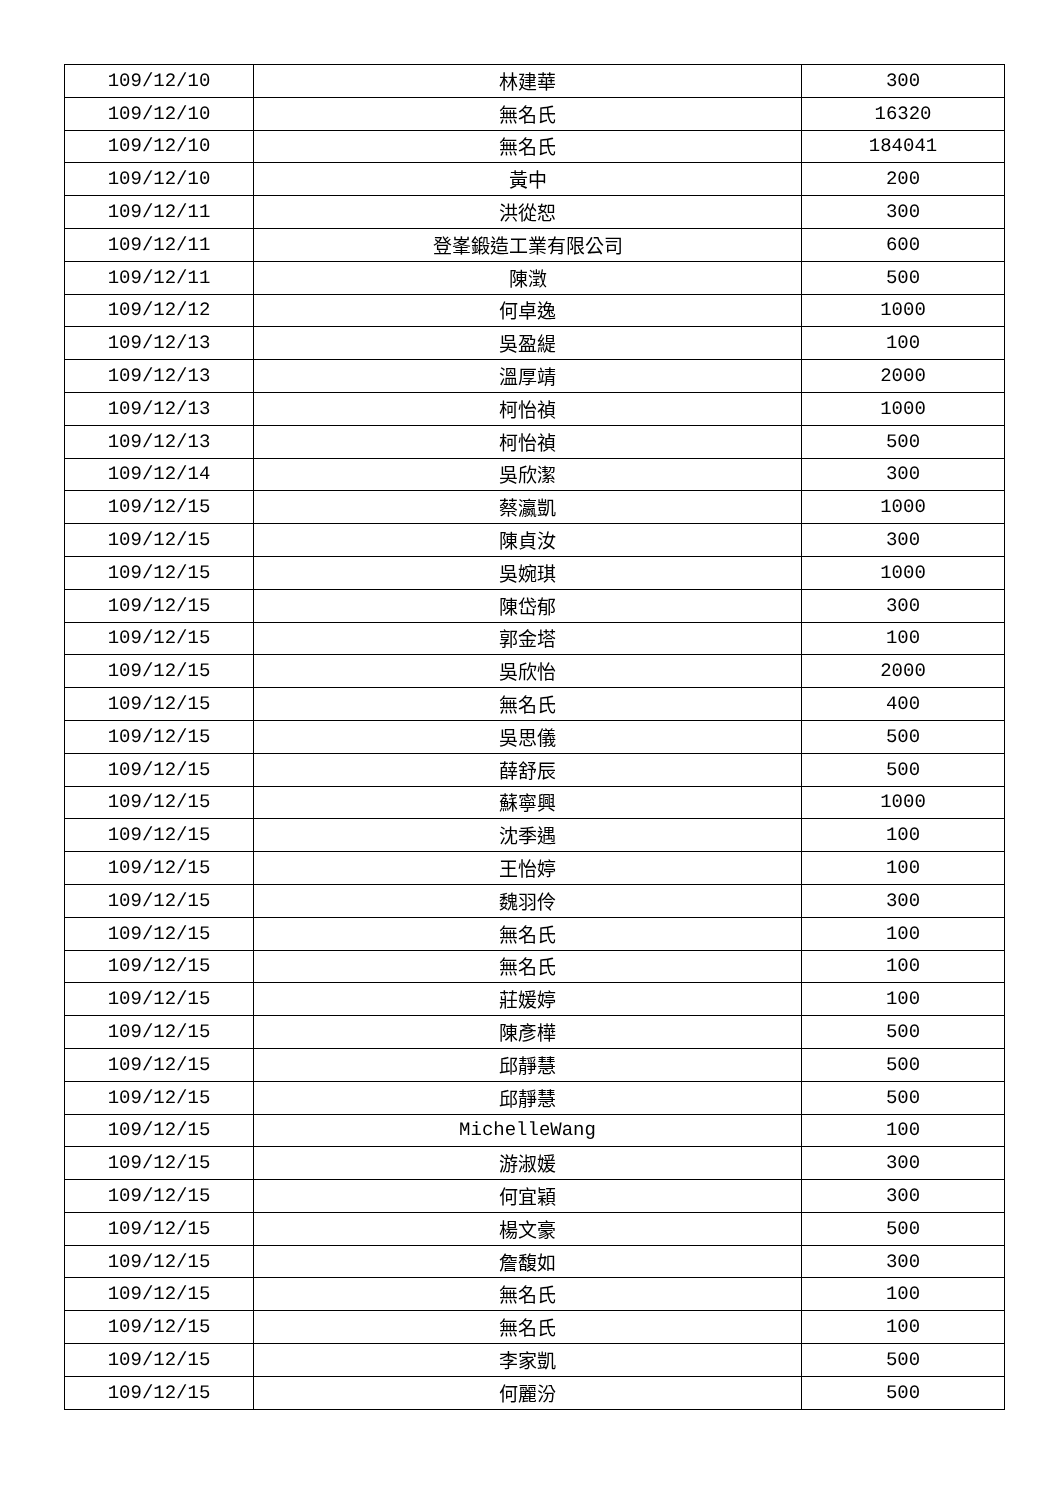| 109/12/10 | 林建華 | 300 |
| 109/12/10 | 無名氏 | 16320 |
| 109/12/10 | 無名氏 | 184041 |
| 109/12/10 | 黃中 | 200 |
| 109/12/11 | 洪從恕 | 300 |
| 109/12/11 | 登峯鍛造工業有限公司 | 600 |
| 109/12/11 | 陳澂 | 500 |
| 109/12/12 | 何卓逸 | 1000 |
| 109/12/13 | 吳盈緹 | 100 |
| 109/12/13 | 溫厚靖 | 2000 |
| 109/12/13 | 柯怡禎 | 1000 |
| 109/12/13 | 柯怡禎 | 500 |
| 109/12/14 | 吳欣潔 | 300 |
| 109/12/15 | 蔡瀛凱 | 1000 |
| 109/12/15 | 陳貞汝 | 300 |
| 109/12/15 | 吳婉琪 | 1000 |
| 109/12/15 | 陳岱郁 | 300 |
| 109/12/15 | 郭金塔 | 100 |
| 109/12/15 | 吳欣怡 | 2000 |
| 109/12/15 | 無名氏 | 400 |
| 109/12/15 | 吳思儀 | 500 |
| 109/12/15 | 薛舒辰 | 500 |
| 109/12/15 | 蘇寧興 | 1000 |
| 109/12/15 | 沈季遇 | 100 |
| 109/12/15 | 王怡婷 | 100 |
| 109/12/15 | 魏羽伶 | 300 |
| 109/12/15 | 無名氏 | 100 |
| 109/12/15 | 無名氏 | 100 |
| 109/12/15 | 莊媛婷 | 100 |
| 109/12/15 | 陳彥樺 | 500 |
| 109/12/15 | 邱靜慧 | 500 |
| 109/12/15 | 邱靜慧 | 500 |
| 109/12/15 | MichelleWang | 100 |
| 109/12/15 | 游淑媛 | 300 |
| 109/12/15 | 何宜穎 | 300 |
| 109/12/15 | 楊文豪 | 500 |
| 109/12/15 | 詹馥如 | 300 |
| 109/12/15 | 無名氏 | 100 |
| 109/12/15 | 無名氏 | 100 |
| 109/12/15 | 李家凱 | 500 |
| 109/12/15 | 何麗汾 | 500 |